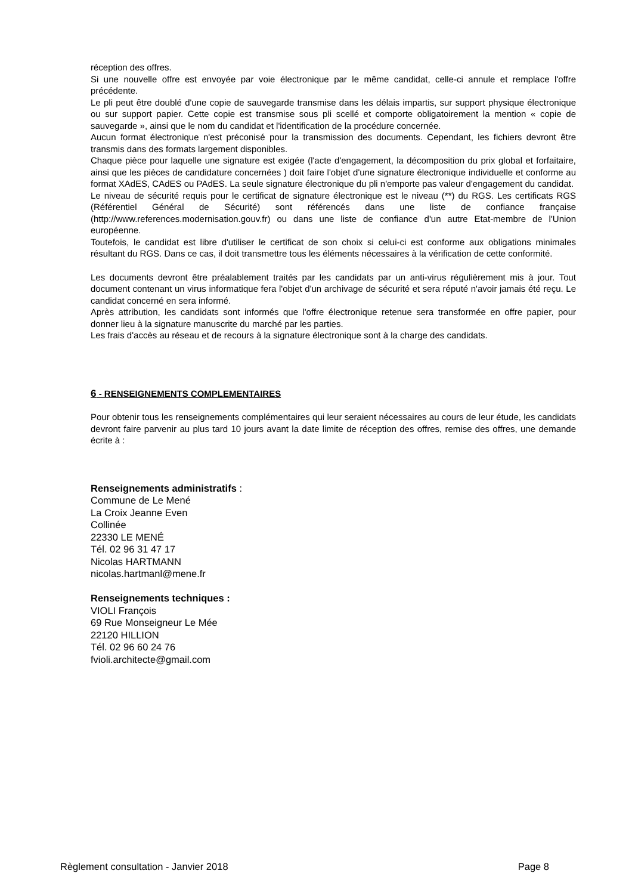réception des offres.
Si une nouvelle offre est envoyée par voie électronique par le même candidat, celle-ci annule et remplace l'offre précédente.
Le pli peut être doublé d'une copie de sauvegarde transmise dans les délais impartis, sur support physique électronique ou sur support papier. Cette copie est transmise sous pli scellé et comporte obligatoirement la mention « copie de sauvegarde », ainsi que le nom du candidat et l'identification de la procédure concernée.
Aucun format électronique n'est préconisé pour la transmission des documents. Cependant, les fichiers devront être transmis dans des formats largement disponibles.
Chaque pièce pour laquelle une signature est exigée (l'acte d'engagement, la décomposition du prix global et forfaitaire, ainsi que les pièces de candidature concernées ) doit faire l'objet d'une signature électronique individuelle et conforme au format XAdES, CAdES ou PAdES. La seule signature électronique du pli n'emporte pas valeur d'engagement du candidat.
Le niveau de sécurité requis pour le certificat de signature électronique est le niveau (**) du RGS. Les certificats RGS (Référentiel Général de Sécurité) sont référencés dans une liste de confiance française (http://www.references.modernisation.gouv.fr) ou dans une liste de confiance d'un autre Etat-membre de l'Union européenne.
Toutefois, le candidat est libre d'utiliser le certificat de son choix si celui-ci est conforme aux obligations minimales résultant du RGS. Dans ce cas, il doit transmettre tous les éléments nécessaires à la vérification de cette conformité.
Les documents devront être préalablement traités par les candidats par un anti-virus régulièrement mis à jour. Tout document contenant un virus informatique fera l'objet d'un archivage de sécurité et sera réputé n'avoir jamais été reçu. Le candidat concerné en sera informé.
Après attribution, les candidats sont informés que l'offre électronique retenue sera transformée en offre papier, pour donner lieu à la signature manuscrite du marché par les parties.
Les frais d'accès au réseau et de recours à la signature électronique sont à la charge des candidats.
6 - RENSEIGNEMENTS COMPLEMENTAIRES
Pour obtenir tous les renseignements complémentaires qui leur seraient nécessaires au cours de leur étude, les candidats devront faire parvenir au plus tard 10 jours avant la date limite de réception des offres, remise des offres, une demande écrite à :
Renseignements administratifs :
Commune de Le Mené
La Croix Jeanne Even
Collinée
22330 LE MENÉ
Tél. 02 96 31 47 17
Nicolas HARTMANN
nicolas.hartmanl@mene.fr
Renseignements techniques :
VIOLI François
69 Rue Monseigneur Le Mée
22120 HILLION
Tél. 02 96 60 24 76
fvioli.architecte@gmail.com
Règlement consultation - Janvier 2018 Page 8